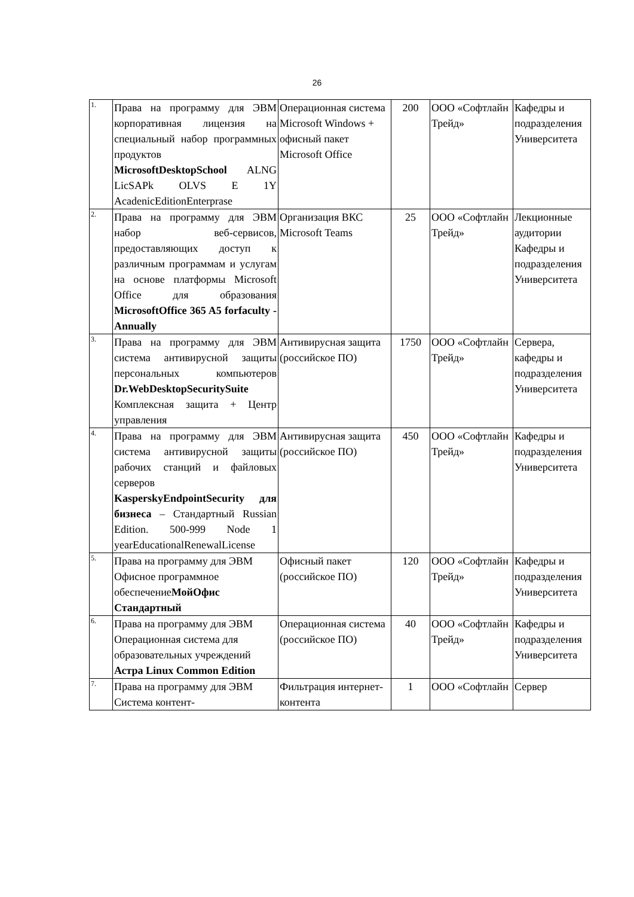26
| 1. | Права на программу для ЭВМ корпоративная лицензия на специальный набор программных продуктов MicrosoftDesktopSchool ALNG LicSAPk OLVS E 1Y AcadenicEditionEnterprase | Операционная система Microsoft Windows + офисный пакет Microsoft Office | 200 | ООО «Софтлайн Трейд» | Кафедры и подразделения Университета |
| 2. | Права на программу для ЭВМ набор веб-сервисов, предоставляющих доступ к различным программам и услугам на основе платформы Microsoft Office для образования MicrosoftOffice 365 A5 forfaculty - Annually | Организация ВКС Microsoft Teams | 25 | ООО «Софтлайн Трейд» | Лекционные аудитории Кафедры и подразделения Университета |
| 3. | Права на программу для ЭВМ система антивирусной защиты персональных компьютеров Dr.WebDesktopSecuritySuite Комплексная защита + Центр управления | Антивирусная защита (российское ПО) | 1750 | ООО «Софтлайн Трейд» | Сервера, кафедры и подразделения Университета |
| 4. | Права на программу для ЭВМ система антивирусной защиты рабочих станций и файловых серверов KasperskyEndpointSecurity для бизнеса – Стандартный Russian Edition. 500-999 Node 1 yearEducationalRenewalLicense | Антивирусная защита (российское ПО) | 450 | ООО «Софтлайн Трейд» | Кафедры и подразделения Университета |
| 5. | Права на программу для ЭВМ Офисное программное обеспечение МойОфис Стандартный | Офисный пакет (российское ПО) | 120 | ООО «Софтлайн Трейд» | Кафедры и подразделения Университета |
| 6. | Права на программу для ЭВМ Операционная система для образовательных учреждений Астра Linux Common Edition | Операционная система (российское ПО) | 40 | ООО «Софтлайн Трейд» | Кафедры и подразделения Университета |
| 7. | Права на программу для ЭВМ Система контент- | Фильтрация интернет-контента | 1 | ООО «Софтлайн | Сервер |